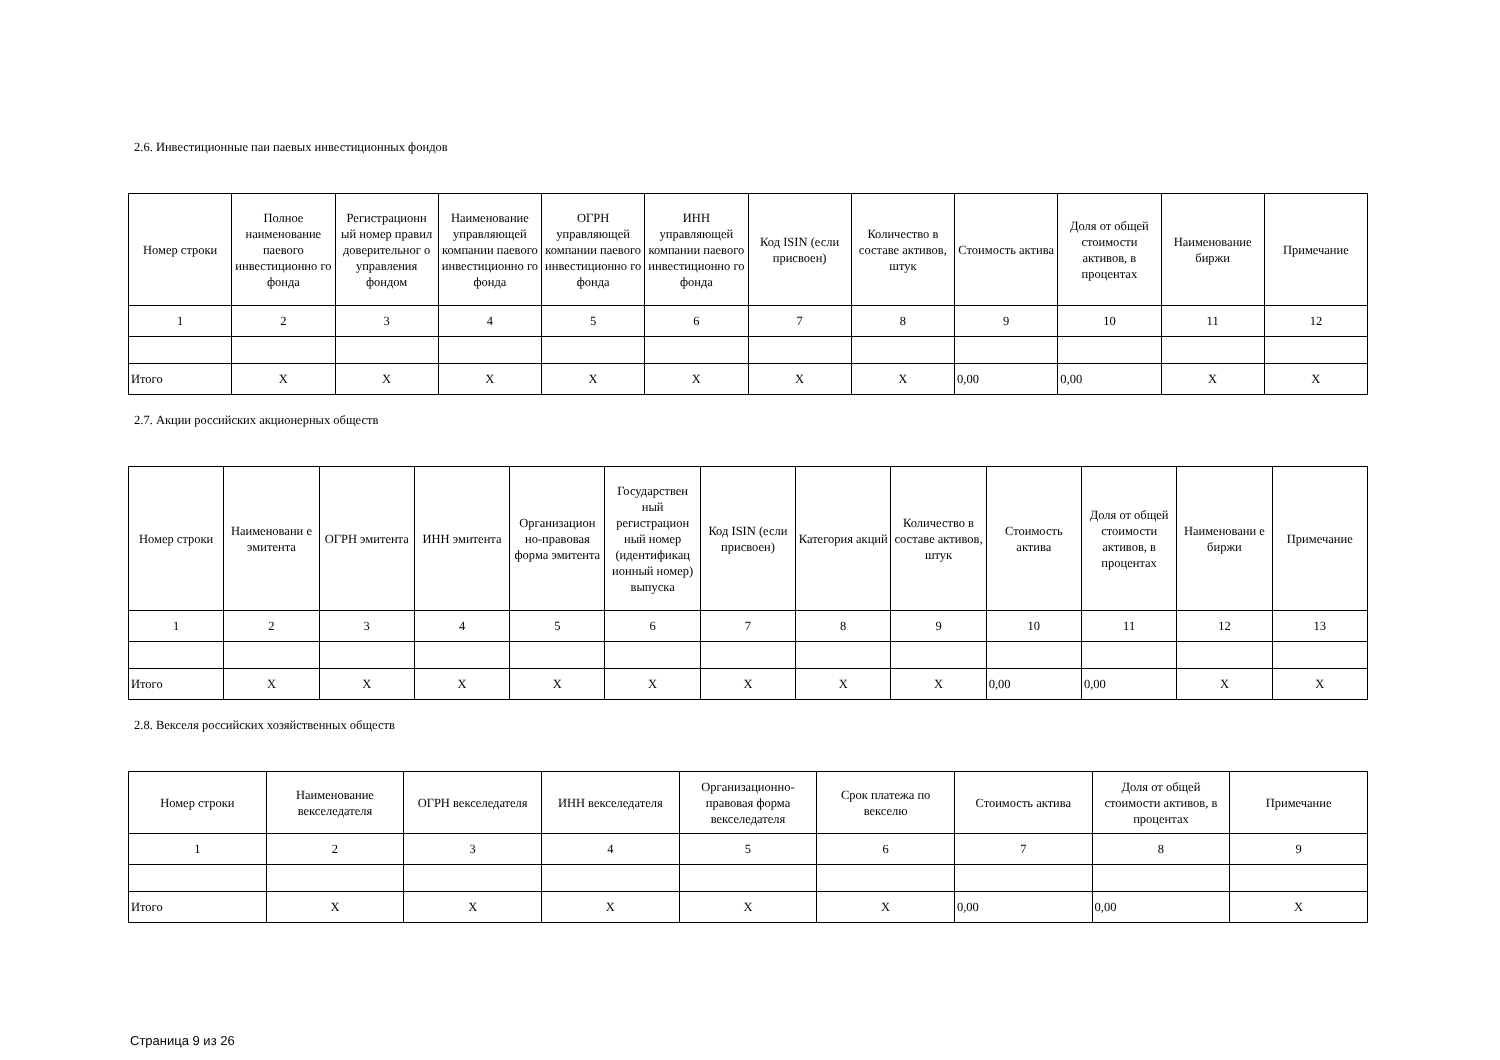2.6. Инвестиционные паи паевых инвестиционных фондов
| Номер строки | Полное наименование паевого инвестиционно го фонда | Регистрационн ый номер правил доверительног о управления фондом | Наименование управляющей компании паевого инвестиционно го фонда | ОГРН управляющей компании паевого инвестиционно го фонда | ИНН управляющей компании паевого инвестиционно го фонда | Код ISIN (если присвоен) | Количество в составе активов, штук | Стоимость актива | Доля от общей стоимости активов, в процентах | Наименование биржи | Примечание |
| --- | --- | --- | --- | --- | --- | --- | --- | --- | --- | --- | --- |
| 1 | 2 | 3 | 4 | 5 | 6 | 7 | 8 | 9 | 10 | 11 | 12 |
| Итого | X | X | X | X | X | X | X | 0,00 | 0,00 | X | X |
2.7. Акции российских акционерных обществ
| Номер строки | Наименовани е эмитента | ОГРН эмитента | ИНН эмитента | Организацион но-правовая форма эмитента | Государствен ный регистрацион ный номер (идентификац ионный номер) выпуска | Код ISIN (если присвоен) | Категория акций | Количество в составе активов, штук | Стоимость актива | Доля от общей стоимости активов, в процентах | Наименовани е биржи | Примечание |
| --- | --- | --- | --- | --- | --- | --- | --- | --- | --- | --- | --- | --- |
| 1 | 2 | 3 | 4 | 5 | 6 | 7 | 8 | 9 | 10 | 11 | 12 | 13 |
| Итого | X | X | X | X | X | X | X | X | 0,00 | 0,00 | X | X |
2.8. Векселя российских хозяйственных обществ
| Номер строки | Наименование векселедателя | ОГРН векселедателя | ИНН векселедателя | Организационно-правовая форма векселедателя | Срок платежа по векселю | Стоимость актива | Доля от общей стоимости активов, в процентах | Примечание |
| --- | --- | --- | --- | --- | --- | --- | --- | --- |
| 1 | 2 | 3 | 4 | 5 | 6 | 7 | 8 | 9 |
| Итого | X | X | X | X | X | 0,00 | 0,00 | X |
Страница 9 из 26